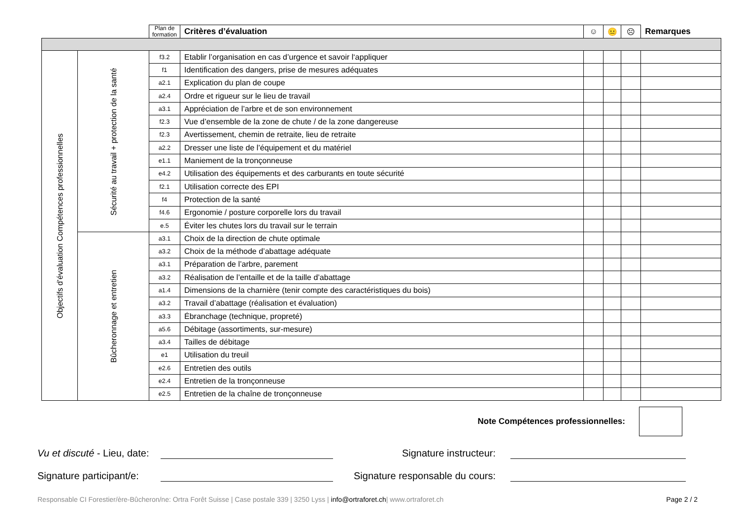| | | Plan de formation | Critères d’évaluation | ☺ | 😐 | ☹ | Remarques |
| --- | --- | --- | --- | --- | --- | --- | --- |
| Objectifs d’évaluation Compétences professionnelles | Sécurité au travail + protection de la santé | f3.2 | Etablir l’organisation en cas d’urgence et savoir l‘appliquer | | | | |
| | | f1 | Identification des dangers, prise de mesures adéquates | | | | |
| | | a2.1 | Explication du plan de coupe | | | | |
| | | a2.4 | Ordre et rigueur sur le lieu de travail | | | | |
| | | a3.1 | Appréciation de l’arbre et de son environnement | | | | |
| | | f2.3 | Vue d’ensemble de la zone de chute / de la zone dangereuse | | | | |
| | | f2.3 | Avertissement, chemin de retraite, lieu de retraite | | | | |
| | | a2.2 | Dresser une liste de l’équipement et du matériel | | | | |
| | | e1.1 | Maniement de la tronçonneuse | | | | |
| | | e4.2 | Utilisation des équipements et des carburants en toute sécurité | | | | |
| | | f2.1 | Utilisation correcte des EPI | | | | |
| | | f4 | Protection de la santé | | | | |
| | | f4.6 | Ergonomie / posture corporelle lors du travail | | | | |
| | | e.5 | Éviter les chutes lors du travail sur le terrain | | | | |
| | Bûcheronnage et entretien | a3.1 | Choix de la direction de chute optimale | | | | |
| | | a3.2 | Choix de la méthode d’abattage adéquate | | | | |
| | | a3.1 | Préparation de l’arbre, parement | | | | |
| | | a3.2 | Réalisation de l’entaille et de la taille d’abattage | | | | |
| | | a1.4 | Dimensions de la charnière (tenir compte des caractéristiques du bois) | | | | |
| | | a3.2 | Travail d’abattage (réalisation et évaluation) | | | | |
| | | a3.3 | Ébranchage (technique, propreté) | | | | |
| | | a5.6 | Débitage (assortiments, sur-mesure) | | | | |
| | | a3.4 | Tailles de débitage | | | | |
| | | e1 | Utilisation du treuil | | | | |
| | | e2.6 | Entretien des outils | | | | |
| | | e2.4 | Entretien de la tronçonneuse | | | | |
| | | e2.5 | Entretien de la chaîne de tronçonneuse | | | | |
Note Compétences professionnelles:
Vu et discuté - Lieu, date: Signature instructeur:
Signature participant/e: Signature responsable du cours:
Responsable CI Forestier/ère-Bûcheron/ne: Ortra Forêt Suisse | Case postale 339 | 3250 Lyss | info@ortraforet.ch| www.ortraforet.ch Page 2 / 2